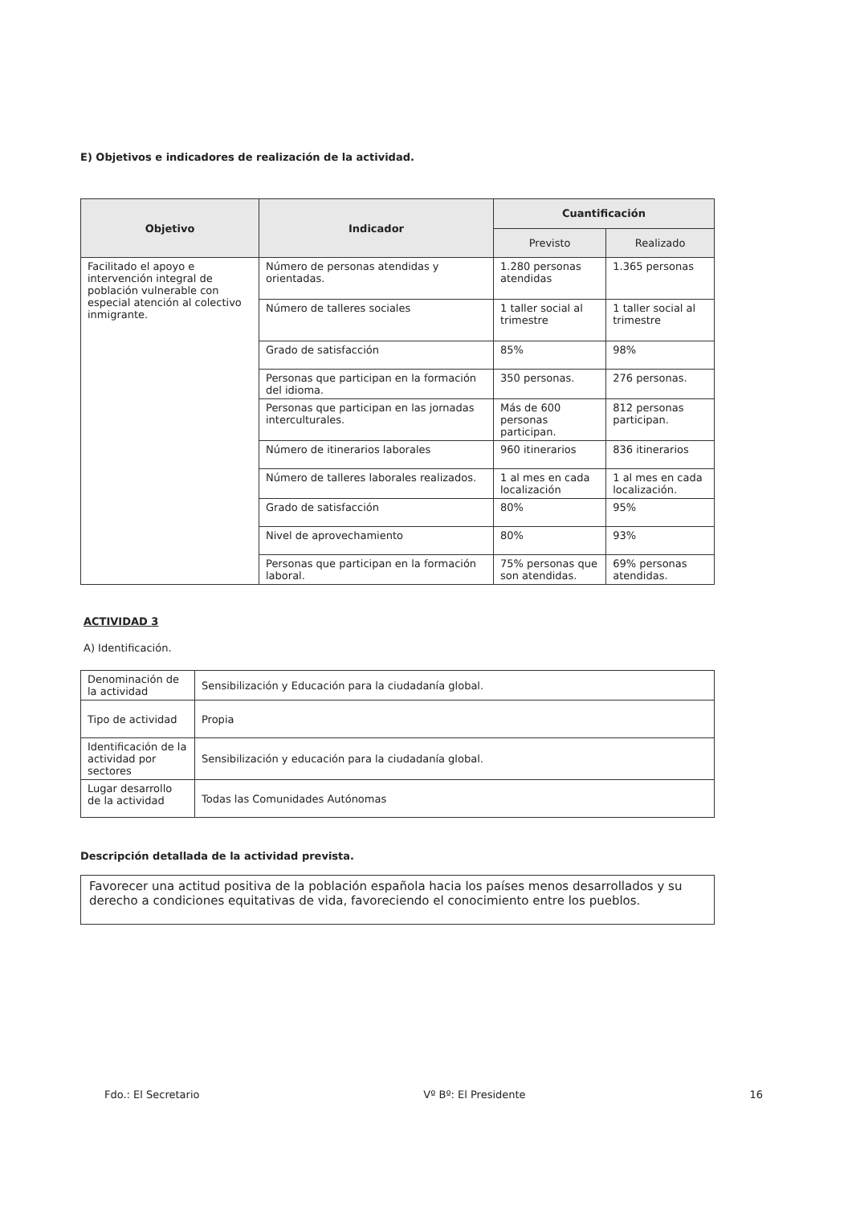E) Objetivos e indicadores de realización de la actividad.
| Objetivo | Indicador | Cuantificación | |
| --- | --- | --- | --- |
| | | Previsto | Realizado |
| Facilitado el apoyo e intervención integral de población vulnerable con especial atención al colectivo inmigrante. | Número de personas atendidas y orientadas. | 1.280 personas atendidas | 1.365 personas |
| | Número de talleres sociales | 1 taller social al trimestre | 1 taller social al trimestre |
| | Grado de satisfacción | 85% | 98% |
| | Personas que participan en la formación del idioma. | 350 personas. | 276 personas. |
| | Personas que participan en las jornadas interculturales. | Más de 600 personas participan. | 812 personas participan. |
| | Número de itinerarios laborales | 960 itinerarios | 836 itinerarios |
| | Número de talleres laborales realizados. | 1 al mes en cada localización | 1 al mes en cada localización. |
| | Grado de satisfacción | 80% | 95% |
| | Nivel de aprovechamiento | 80% | 93% |
| | Personas que participan en la formación laboral. | 75% personas que son atendidas. | 69% personas atendidas. |
ACTIVIDAD 3
A) Identificación.
| Denominación de la actividad | Sensibilización y Educación para la ciudadanía global. |
| Tipo de actividad | Propia |
| Identificación de la actividad por sectores | Sensibilización y educación para la ciudadanía global. |
| Lugar desarrollo de la actividad | Todas las Comunidades Autónomas |
Descripción detallada de la actividad prevista.
Favorecer una actitud positiva de la población española hacia los países menos desarrollados y su derecho a condiciones equitativas de vida, favoreciendo el conocimiento entre los pueblos.
Fdo.: El Secretario Vº Bº: El Presidente 16